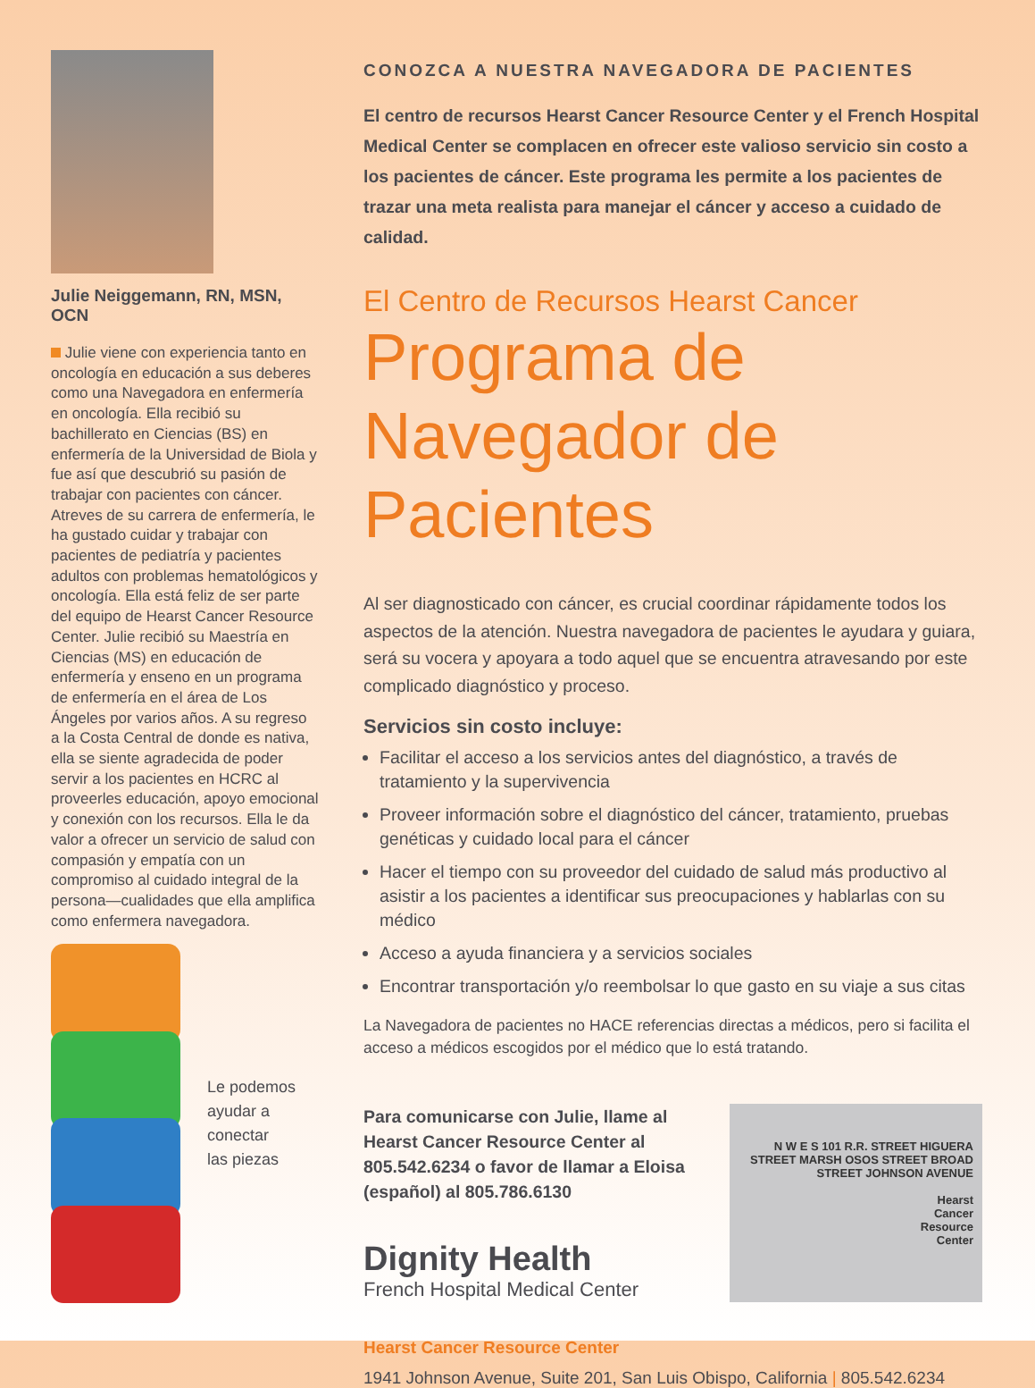Julie Neiggemann, RN, MSN, OCN
Julie viene con experiencia tanto en oncología en educación a sus deberes como una Navegadora en enfermería en oncología. Ella recibió su bachillerato en Ciencias (BS) en enfermería de la Universidad de Biola y fue así que descubrió su pasión de trabajar con pacientes con cáncer. Atreves de su carrera de enfermería, le ha gustado cuidar y trabajar con pacientes de pediatría y pacientes adultos con problemas hematológicos y oncología. Ella está feliz de ser parte del equipo de Hearst Cancer Resource Center. Julie recibió su Maestría en Ciencias (MS) en educación de enfermería y enseno en un programa de enfermería en el área de Los Ángeles por varios años. A su regreso a la Costa Central de donde es nativa, ella se siente agradecida de poder servir a los pacientes en HCRC al proveerles educación, apoyo emocional y conexión con los recursos. Ella le da valor a ofrecer un servicio de salud con compasión y empatía con un compromiso al cuidado integral de la persona—cualidades que ella amplifica como enfermera navegadora.
Le podemos
ayudar a
conectar
las piezas
CONOZCA A NUESTRA NAVEGADORA DE PACIENTES
El centro de recursos Hearst Cancer Resource Center y el French Hospital Medical Center se complacen en ofrecer este valioso servicio sin costo a los pacientes de cáncer. Este programa les permite a los pacientes de trazar una meta realista para manejar el cáncer y acceso a cuidado de calidad.
El Centro de Recursos Hearst Cancer
Programa de Navegador de Pacientes
Al ser diagnosticado con cáncer, es crucial coordinar rápidamente todos los aspectos de la atención. Nuestra navegadora de pacientes le ayudara y guiara, será su vocera y apoyara a todo aquel que se encuentra atravesando por este complicado diagnóstico y proceso.
Servicios sin costo incluye:
Facilitar el acceso a los servicios antes del diagnóstico, a través de tratamiento y la supervivencia
Proveer información sobre el diagnóstico del cáncer, tratamiento, pruebas genéticas y cuidado local para el cáncer
Hacer el tiempo con su proveedor del cuidado de salud más productivo al asistir a los pacientes a identificar sus preocupaciones y hablarlas con su médico
Acceso a ayuda financiera y a servicios sociales
Encontrar transportación y/o reembolsar lo que gasto en su viaje a sus citas
La Navegadora de pacientes no HACE referencias directas a médicos, pero si facilita el acceso a médicos escogidos por el médico que lo está tratando.
Para comunicarse con Julie, llame al Hearst Cancer Resource Center al 805.542.6234 o favor de llamar a Eloisa (español) al 805.786.6130
Dignity Health
French Hospital Medical Center
N W E S 101 R.R. STREET HIGUERA STREET MARSH OSOS STREET BROAD STREET JOHNSON AVENUE
Hearst
Cancer
Resource
Center
Hearst Cancer Resource Center
1941 Johnson Avenue, Suite 201, San Luis Obispo, California | 805.542.6234